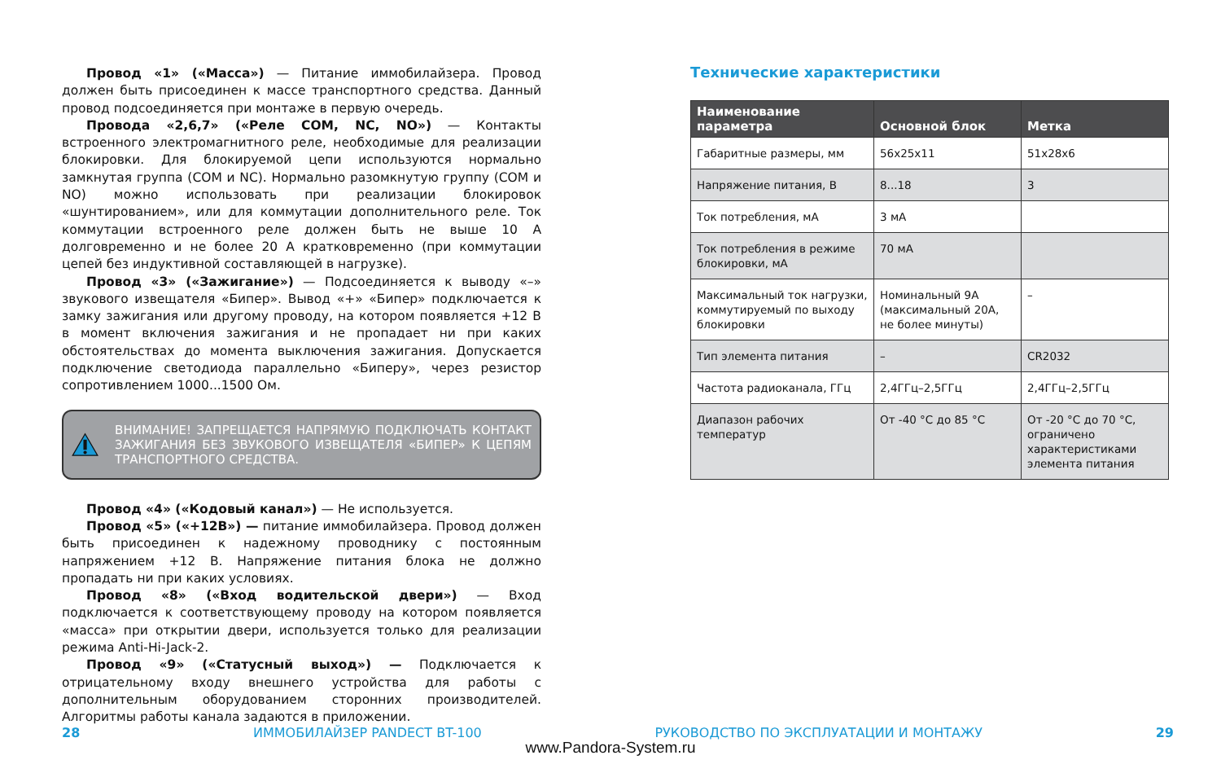Провод «1» («Масса») — Питание иммобилайзера. Провод должен быть присоединен к массе транспортного средства. Данный провод подсоединяется при монтаже в первую очередь.
Провода «2,6,7» («Реле COM, NC, NO») — Контакты встроенного электромагнитного реле, необходимые для реализации блокировки. Для блокируемой цепи используются нормально замкнутая группа (COM и NC). Нормально разомкнутую группу (COM и NO) можно использовать при реализации блокировок «шунтированием», или для коммутации дополнительного реле. Ток коммутации встроенного реле должен быть не выше 10 А долговременно и не более 20 А кратковременно (при коммутации цепей без индуктивной составляющей в нагрузке).
Провод «3» («Зажигание») — Подсоединяется к выводу «–» звукового извещателя «Бипер». Вывод «+» «Бипер» подключается к замку зажигания или другому проводу, на котором появляется +12 В в момент включения зажигания и не пропадает ни при каких обстоятельствах до момента выключения зажигания. Допускается подключение светодиода параллельно «Биперу», через резистор сопротивлением 1000...1500 Ом.
ВНИМАНИЕ! ЗАПРЕЩАЕТСЯ НАПРЯМУЮ ПОДКЛЮЧАТЬ КОНТАКТ ЗАЖИГАНИЯ БЕЗ ЗВУКОВОГО ИЗВЕЩАТЕЛЯ «БИПЕР» К ЦЕПЯМ ТРАНСПОРТНОГО СРЕДСТВА.
Провод «4» («Кодовый канал») — Не используется.
Провод «5» («+12В») — питание иммобилайзера. Провод должен быть присоединен к надежному проводнику с постоянным напряжением +12 В. Напряжение питания блока не должно пропадать ни при каких условиях.
Провод «8» («Вход водительской двери») — Вход подключается к соответствующему проводу на котором появляется «масса» при открытии двери, используется только для реализации режима Anti-Hi-Jack-2.
Провод «9» («Статусный выход») — Подключается к отрицательному входу внешнего устройства для работы с дополнительным оборудованием сторонних производителей. Алгоритмы работы канала задаются в приложении.
Технические характеристики
| Наименование параметра | Основной блок | Метка |
| --- | --- | --- |
| Габаритные размеры, мм | 56x25x11 | 51x28x6 |
| Напряжение питания, В | 8...18 | 3 |
| Ток потребления, мА | 3 мА | |
| Ток потребления в режиме блокировки, мА | 70 мА | |
| Максимальный ток нагрузки, коммутируемый по выходу блокировки | Номинальный 9А (максимальный 20А, не более минуты) | – |
| Тип элемента питания | – | CR2032 |
| Частота радиоканала, ГГц | 2,4ГГц–2,5ГГц | 2,4ГГц–2,5ГГц |
| Диапазон рабочих температур | От -40 °C до 85 °C | От -20 °C до 70 °C, ограничено характеристиками элемента питания |
28 ИММОБИЛАЙЗЕР PANDECT BT-100 РУКОВОДСТВО ПО ЭКСПЛУАТАЦИИ И МОНТАЖУ 29
www.Pandora-System.ru